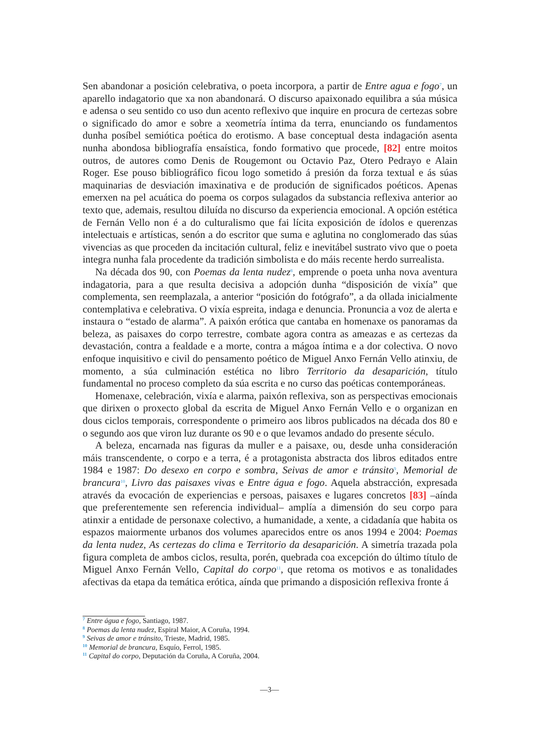Sen abandonar a posición celebrativa, o poeta incorpora, a partir de Entre agua e fogo<sup>7</sup>, un aparello indagatorio que xa non abandonará. O discurso apaixonado equilibra a súa música e adensa o seu sentido co uso dun acento reflexivo que inquire en procura de certezas sobre o significado do amor e sobre a xeometría íntima da terra, enunciando os fundamentos dunha posíbel semiótica poética do erotismo. A base conceptual desta indagación asenta nunha abondosa bibliografía ensaística, fondo formativo que procede, [82] entre moitos outros, de autores como Denis de Rougemont ou Octavio Paz, Otero Pedrayo e Alain Roger. Ese pouso bibliográfico ficou logo sometido á presión da forza textual e ás súas maquinarias de desviación imaxinativa e de produción de significados poéticos. Apenas emerxen na pel acuática do poema os corpos sulagados da substancia reflexiva anterior ao texto que, ademais, resultou diluída no discurso da experiencia emocional. A opción estética de Fernán Vello non é a do culturalismo que fai lícita exposición de ídolos e querenzas intelectuais e artísticas, senón a do escritor que suma e aglutina no conglomerado das súas vivencias as que proceden da incitación cultural, feliz e inevitábel sustrato vivo que o poeta integra nunha fala procedente da tradición simbolista e do máis recente herdo surrealista.
Na década dos 90, con Poemas da lenta nudez<sup>8</sup>, emprende o poeta unha nova aventura indagatoria, para a que resulta decisiva a adopción dunha “disposición de vixía” que complementa, sen reemplazala, a anterior “posición do fotógrafo”, a da ollada inicialmente contemplativa e celebrativa. O vixía espreita, indaga e denuncia. Pronuncia a voz de alerta e instaura o “estado de alarma”. A paixón erótica que cantaba en homenaxe os panoramas da beleza, as paisaxes do corpo terrestre, combate agora contra as ameazas e as certezas da devastación, contra a fealdade e a morte, contra a mágoa íntima e a dor colectiva. O novo enfoque inquisitivo e civil do pensamento poético de Miguel Anxo Fernán Vello atinxiu, de momento, a súa culminación estética no libro Territorio da desaparición, título fundamental no proceso completo da súa escrita e no curso das poéticas contemporáneas.
Homenaxe, celebración, vixía e alarma, paixón reflexiva, son as perspectivas emocionais que dirixen o proxecto global da escrita de Miguel Anxo Fernán Vello e o organizan en dous ciclos temporais, correspondente o primeiro aos libros publicados na década dos 80 e o segundo aos que viron luz durante os 90 e o que levamos andado do presente século.
A beleza, encarnada nas figuras da muller e a paisaxe, ou, desde unha consideración máis transcendente, o corpo e a terra, é a protagonista abstracta dos libros editados entre 1984 e 1987: Do desexo en corpo e sombra, Seivas de amor e tránsito<sup>9</sup>, Memorial de brancura<sup>10</sup>, Livro das paisaxes vivas e Entre água e fogo. Aquela abstracción, expresada através da evocación de experiencias e persoas, paisaxes e lugares concretos [83] –aínda que preferentemente sen referencia individual– amplía a dimensión do seu corpo para atinxir a entidade de personaxe colectivo, a humanidade, a xente, a cidadanía que habita os espazos maiormente urbanos dos volumes aparecidos entre os anos 1994 e 2004: Poemas da lenta nudez, As certezas do clima e Territorio da desaparición. A simetría trazada pola figura completa de ambos ciclos, resulta, porén, quebrada coa excepción do último título de Miguel Anxo Fernán Vello, Capital do corpo<sup>11</sup>, que retoma os motivos e as tonalidades afectivas da etapa da temática erótica, aínda que primando a disposición reflexiva fronte á
<sup>7</sup> Entre água e fogo, Santiago, 1987.
<sup>8</sup> Poemas da lenta nudez, Espiral Maior, A Coruña, 1994.
<sup>9</sup> Seivas de amor e tránsito, Trieste, Madrid, 1985.
<sup>10</sup> Memorial de brancura, Esquío, Ferrol, 1985.
<sup>11</sup> Capital do corpo, Deputación da Coruña, A Coruña, 2004.
—3—